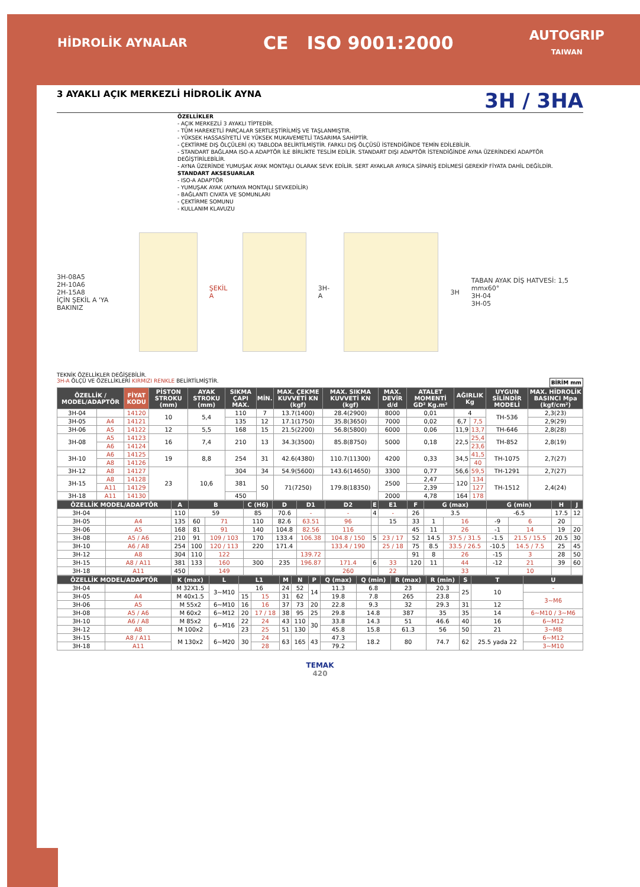HİDROLİK AYNALAR CE ISO 9001:2000 AUTOGRIP
TAIWAN
3 AYAKLI AÇIK MERKEZLİ HİDROLİK AYNA 3H / 3HA
ÖZELLİKLER
- AÇIK MERKEZLİ 3 AYAKLI TİPTEDİR.
- TÜM HAREKETLİ PARÇALAR SERTLEŞTİRİLMİŞ VE TAŞLANMIŞTIR.
- YÜKSEK HASSASİYETLİ VE YÜKSEK MUKAVEMETLİ TASARIMA SAHİPTİR.
- ÇEKTİRME DIŞ ÖLÇÜLERİ (K) TABLODA BELİRTİLMİŞTİR. FARKLI DIŞ ÖLÇÜSÜ İSTENDİĞİNDE TEMİN EDİLEBİLİR.
- STANDART BAĞLAMA ISO-A ADAPTÖR İLE BİRLİKTE TESLİM EDİLİR. STANDART DIŞI ADAPTÖR İSTENDİĞİNDE AYNA ÜZERİNDEKİ ADAPTÖR DEĞİŞTİRİLEBİLİR.
- AYNA ÜZERİNDE YUMUŞAK AYAK MONTAJLI OLARAK SEVK EDİLİR. SERT AYAKLAR AYRICA SİPARİŞ EDİLMESİ GEREKİP FİYATA DAHİL DEĞİLDİR.
STANDART AKSESUARLAR
- ISO-A ADAPTÖR
- YUMUŞAK AYAK (AYNAYA MONTAJLI SEVKEDİLİR)
- BAĞLANTI CIVATA VE SOMUNLARI
- ÇEKTİRME SOMUNU
- KULLANIM KLAVUZU
3H-08A5
2H-10A6
2H-15A8
İÇİN ŞEKİL A 'YA BAKINIZ
ŞEKİL A 3H-A 3H TABAN AYAK DİŞ HATVESİ: 1,5 mmx60°
3H-04
3H-05
TEKNİK ÖZELLİKLER DEĞİŞEBİLİR.
3H-A ÖLÇÜ VE ÖZELLİKLERİ KIRMIZI RENKLE BELİRTİLMİŞTİR. BİRİM mm
| ÖZELLİK / MODEL/ADAPTÖR | | FİYAT KODU | PİSTON STROKU (mm) | AYAK STROKU (mm) | SIKMA ÇAPI MAX. | MİN. | MAX. ÇEKME KUVVETİ KN (kgf) | MAX. SIKMA KUVVETİ KN (kgf) | MAX. DEVİR d/d | ATALET MOMENTİ GD² Kg.m² | AĞIRLIK Kg | | UYGUN SİLİNDİR MODELİ | MAX. HİDROLİK BASINCI Mpa (kgf/cm²) |
| --- | --- | --- | --- | --- | --- | --- | --- | --- | --- | --- | --- | --- | --- | --- |
| 3H-04 | | 14120 | 10 | 5,4 | 110 | 7 | 13.7(1400) | 28.4(2900) | 8000 | 0,01 | 4 | | TH-536 | 2,3(23) |
| 3H-05 | A4 | 14121 | | | 135 | 12 | 17.1(1750) | 35.8(3650) | 7000 | 0,02 | 6,7 | 7,5 | | 2,9(29) |
| 3H-06 | A5 | 14122 | 12 | 5,5 | 168 | 15 | 21.5(2200) | 56.8(5800) | 6000 | 0,06 | 11,9 | 13,7 | TH-646 | 2,8(28) |
| 3H-08 | A5 | 14123 | 16 | 7,4 | 210 | 13 | 34.3(3500) | 85.8(8750) | 5000 | 0,18 | 22,5 | 25,4 | TH-852 | 2,8(19) |
| | A6 | 14124 | | | | | | | | | | 23,6 | | |
| 3H-10 | A6 | 14125 | 19 | 8,8 | 254 | 31 | 42.6(4380) | 110.7(11300) | 4200 | 0,33 | 34,5 | 41,5 | TH-1075 | 2,7(27) |
| | A8 | 14126 | | | | | | | | | | 40 | | |
| 3H-12 | A8 | 14127 | 23 | 10,6 | 304 | 34 | 54.9(5600) | 143.6(14650) | 3300 | 0,77 | 56,6 | 59,5 | TH-1291 | 2,7(27) |
| 3H-15 | A8 | 14128 | | | 381 | 50 | 71(7250) | 179.8(18350) | 2500 | 2,47 | 120 | 134 | TH-1512 | 2,4(24) |
| | A11 | 14129 | | | | | | | | 2,39 | | 127 | | |
| 3H-18 | A11 | 14130 | | | 450 | | | | 2000 | 4,78 | 164 | 178 | | |
| ÖZELLİK MODEL/ADAPTÖR | | A | B | | C (H6) | D | D1 | D2 | E | E1 | F | G (max) | | G (min) | | H | J |
| --- | --- | --- | --- | --- | --- | --- | --- | --- | --- | --- | --- | --- | --- | --- | --- | --- | --- |
| 3H-04 | | 110 | 59 | | 85 | 70.6 | - | - | 4 | - | 26 | 3.5 | | -6.5 | | 17.5 | 12 |
| 3H-05 | A4 | 135 | 60 | 71 | 110 | 82.6 | 63.51 | 96 | | 15 | 33 | 1 | 16 | -9 | 6 | 20 | |
| 3H-06 | A5 | 168 | 81 | 91 | 140 | 104.8 | 82.56 | 116 | | | 45 | 11 | 26 | -1 | 14 | 19 | 20 |
| 3H-08 | A5 / A6 | 210 | 91 | 109 / 103 | 170 | 133.4 | 106.38 | 104.8 / 150 | 5 | 23 / 17 | 52 | 14.5 | 37.5 / 31.5 | -1.5 | 21.5 / 15.5 | 20.5 | 30 |
| 3H-10 | A6 / A8 | 254 | 100 | 120 / 113 | 220 | 171.4 | | 133.4 / 190 | | 25 / 18 | 75 | 8.5 | 33.5 / 26.5 | -10.5 | 14.5 / 7.5 | 25 | 45 |
| 3H-12 | A8 | 304 | 110 | 122 | | | 139.72 | | | | 91 | 8 | 26 | -15 | 3 | 28 | 50 |
| 3H-15 | A8 / A11 | 381 | 133 | 160 | 300 | 235 | 196.87 | 171.4 | 6 | 33 | 120 | 11 | 44 | -12 | 21 | 39 | 60 |
| 3H-18 | A11 | 450 | | 149 | | | | 260 | | 22 | | | 33 | | 10 | | |
| ÖZELLİK MODEL/ADAPTÖR | | K (max) | L | L1 | | M | N | P | Q (max) | Q (min) | R (max) | R (min) | S | T | U |
| --- | --- | --- | --- | --- | --- | --- | --- | --- | --- | --- | --- | --- | --- | --- | --- |
| 3H-04 | | M 32X1.5 | 3~M10 | 16 | | 24 | 52 | 14 | 11.3 | 6.8 | 23 | 20.3 | 25 | 10 | - |
| 3H-05 | A4 | M 40x1.5 | | 15 | 15 | 31 | 62 | | 19.8 | 7.8 | 265 | 23.8 | | | 3~M6 |
| 3H-06 | A5 | M 55x2 | 6~M10 | 16 | 16 | 37 | 73 | 20 | 22.8 | 9.3 | 32 | 29.3 | 31 | 12 | |
| 3H-08 | A5 / A6 | M 60x2 | 6~M12 | 20 | 17 / 18 | 38 | 95 | 25 | 29.8 | 14.8 | 387 | 35 | 35 | 14 | 6~M10 / 3~M6 |
| 3H-10 | A6 / A8 | M 85x2 | 6~M16 | 22 | 24 | 43 | 110 | 30 | 33.8 | 14.3 | 51 | 46.6 | 40 | 16 | 6~M12 |
| 3H-12 | A8 | M 100x2 | | 23 | 25 | 51 | 130 | | 45.8 | 15.8 | 61.3 | 56 | 50 | 21 | 3~M8 |
| 3H-15 | A8 / A11 | M 130x2 | 6~M20 | 30 | 24 | 63 | 165 | 43 | 47.3 | 18.2 | 80 | 74.7 | 62 | 25.5 yada 22 | 6~M12 |
| 3H-18 | A11 | | | | 28 | | | | 79.2 | | | | | | 3~M10 |
TEMAK
420